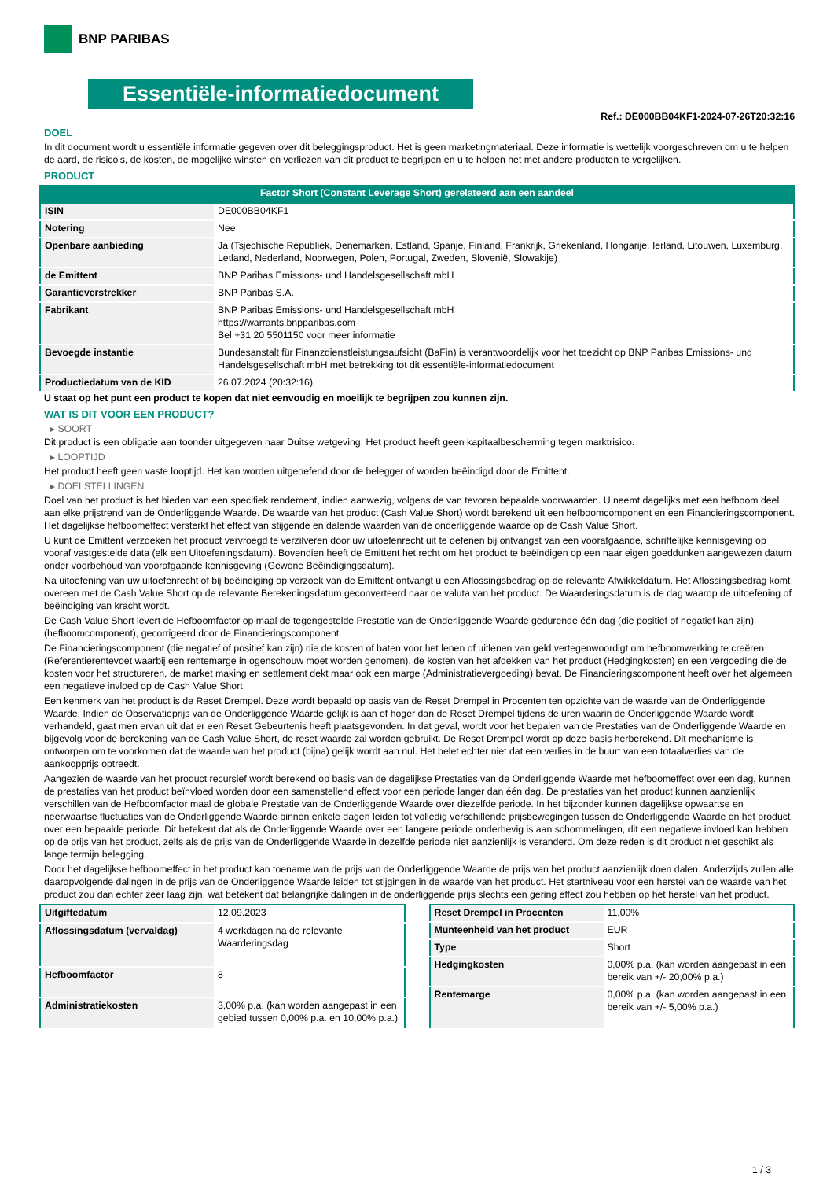BNP PARIBAS
Essentiële-informatiedocument
Ref.: DE000BB04KF1-2024-07-26T20:32:16
DOEL
In dit document wordt u essentiële informatie gegeven over dit beleggingsproduct. Het is geen marketingmateriaal. Deze informatie is wettelijk voorgeschreven om u te helpen de aard, de risico's, de kosten, de mogelijke winsten en verliezen van dit product te begrijpen en u te helpen het met andere producten te vergelijken.
PRODUCT
Factor Short (Constant Leverage Short) gerelateerd aan een aandeel
| ISIN | DE000BB04KF1 |
| Notering | Nee |
| Openbare aanbieding | Ja (Tsjechische Republiek, Denemarken, Estland, Spanje, Finland, Frankrijk, Griekenland, Hongarije, Ierland, Litouwen, Luxemburg, Letland, Nederland, Noorwegen, Polen, Portugal, Zweden, Slovenië, Slowakije) |
| de Emittent | BNP Paribas Emissions- und Handelsgesellschaft mbH |
| Garantieverstrekker | BNP Paribas S.A. |
| Fabrikant | BNP Paribas Emissions- und Handelsgesellschaft mbH https://warrants.bnpparibas.com Bel +31 20 5501150 voor meer informatie |
| Bevoegde instantie | Bundesanstalt für Finanzdienstleistungsaufsicht (BaFin) is verantwoordelijk voor het toezicht op BNP Paribas Emissions- und Handelsgesellschaft mbH met betrekking tot dit essentiële-informatiedocument |
| Productiedatum van de KID | 26.07.2024 (20:32:16) |
U staat op het punt een product te kopen dat niet eenvoudig en moeilijk te begrijpen zou kunnen zijn.
WAT IS DIT VOOR EEN PRODUCT?
▸ SOORT
Dit product is een obligatie aan toonder uitgegeven naar Duitse wetgeving. Het product heeft geen kapitaalbescherming tegen marktrisico.
▸ LOOPTIJD
Het product heeft geen vaste looptijd. Het kan worden uitgeoefend door de belegger of worden beëindigd door de Emittent.
▸ DOELSTELLINGEN
Doel van het product is het bieden van een specifiek rendement, indien aanwezig, volgens de van tevoren bepaalde voorwaarden. U neemt dagelijks met een hefboom deel aan elke prijstrend van de Onderliggende Waarde. De waarde van het product (Cash Value Short) wordt berekend uit een hefboomcomponent en een Financieringscomponent. Het dagelijkse hefboomeffect versterkt het effect van stijgende en dalende waarden van de onderliggende waarde op de Cash Value Short.
U kunt de Emittent verzoeken het product vervroegd te verzilveren door uw uitoefenrecht uit te oefenen bij ontvangst van een voorafgaande, schriftelijke kennisgeving op vooraf vastgestelde data (elk een Uitoefeningsdatum). Bovendien heeft de Emittent het recht om het product te beëindigen op een naar eigen goeddunken aangewezen datum onder voorbehoud van voorafgaande kennisgeving (Gewone Beëindigingsdatum).
Na uitoefening van uw uitoefenrecht of bij beëindiging op verzoek van de Emittent ontvangt u een Aflossingsbedrag op de relevante Afwikkeldatum. Het Aflossingsbedrag komt overeen met de Cash Value Short op de relevante Berekeningsdatum geconverteerd naar de valuta van het product. De Waarderingsdatum is de dag waarop de uitoefening of beëindiging van kracht wordt.
De Cash Value Short levert de Hefboomfactor op maal de tegengestelde Prestatie van de Onderliggende Waarde gedurende één dag (die positief of negatief kan zijn) (hefboomcomponent), gecorrigeerd door de Financieringscomponent.
De Financieringscomponent (die negatief of positief kan zijn) die de kosten of baten voor het lenen of uitlenen van geld vertegenwoordigt om hefboomwerking te creëren (Referentierentevoet waarbij een rentemarge in ogenschouw moet worden genomen), de kosten van het afdekken van het product (Hedgingkosten) en een vergoeding die de kosten voor het structureren, de market making en settlement dekt maar ook een marge (Administratievergoeding) bevat. De Financieringscomponent heeft over het algemeen een negatieve invloed op de Cash Value Short.
Een kenmerk van het product is de Reset Drempel. Deze wordt bepaald op basis van de Reset Drempel in Procenten ten opzichte van de waarde van de Onderliggende Waarde. Indien de Observatieprijs van de Onderliggende Waarde gelijk is aan of hoger dan de Reset Drempel tijdens de uren waarin de Onderliggende Waarde wordt verhandeld, gaat men ervan uit dat er een Reset Gebeurtenis heeft plaatsgevonden. In dat geval, wordt voor het bepalen van de Prestaties van de Onderliggende Waarde en bijgevolg voor de berekening van de Cash Value Short, de reset waarde zal worden gebruikt. De Reset Drempel wordt op deze basis herberekend. Dit mechanisme is ontworpen om te voorkomen dat de waarde van het product (bijna) gelijk wordt aan nul. Het belet echter niet dat een verlies in de buurt van een totaalverlies van de aankoopprijs optreedt.
Aangezien de waarde van het product recursief wordt berekend op basis van de dagelijkse Prestaties van de Onderliggende Waarde met hefboomeffect over een dag, kunnen de prestaties van het product beïnvloed worden door een samenstellend effect voor een periode langer dan één dag. De prestaties van het product kunnen aanzienlijk verschillen van de Hefboomfactor maal de globale Prestatie van de Onderliggende Waarde over diezelfde periode. In het bijzonder kunnen dagelijkse opwaartse en neerwaartse fluctuaties van de Onderliggende Waarde binnen enkele dagen leiden tot volledig verschillende prijsbewegingen tussen de Onderliggende Waarde en het product over een bepaalde periode. Dit betekent dat als de Onderliggende Waarde over een langere periode onderhevig is aan schommelingen, dit een negatieve invloed kan hebben op de prijs van het product, zelfs als de prijs van de Onderliggende Waarde in dezelfde periode niet aanzienlijk is veranderd. Om deze reden is dit product niet geschikt als lange termijn belegging.
Door het dagelijkse hefboomeffect in het product kan toename van de prijs van de Onderliggende Waarde de prijs van het product aanzienlijk doen dalen. Anderzijds zullen alle daaropvolgende dalingen in de prijs van de Onderliggende Waarde leiden tot stijgingen in de waarde van het product. Het startniveau voor een herstel van de waarde van het product zou dan echter zeer laag zijn, wat betekent dat belangrijke dalingen in de onderliggende prijs slechts een gering effect zou hebben op het herstel van het product.
| Uitgiftedatum | 12.09.2023 |
| Aflossingsdatum (vervaldag) | 4 werkdagen na de relevante Waarderingsdag |
| Hefboomfactor | 8 |
| Administratiekosten | 3,00% p.a. (kan worden aangepast in een gebied tussen 0,00% p.a. en 10,00% p.a.) |
| Reset Drempel in Procenten | 11,00% |
| Munteenheid van het product | EUR |
| Type | Short |
| Hedgingkosten | 0,00% p.a. (kan worden aangepast in een bereik van +/- 20,00% p.a.) |
| Rentemarge | 0,00% p.a. (kan worden aangepast in een bereik van +/- 5,00% p.a.) |
1 / 3